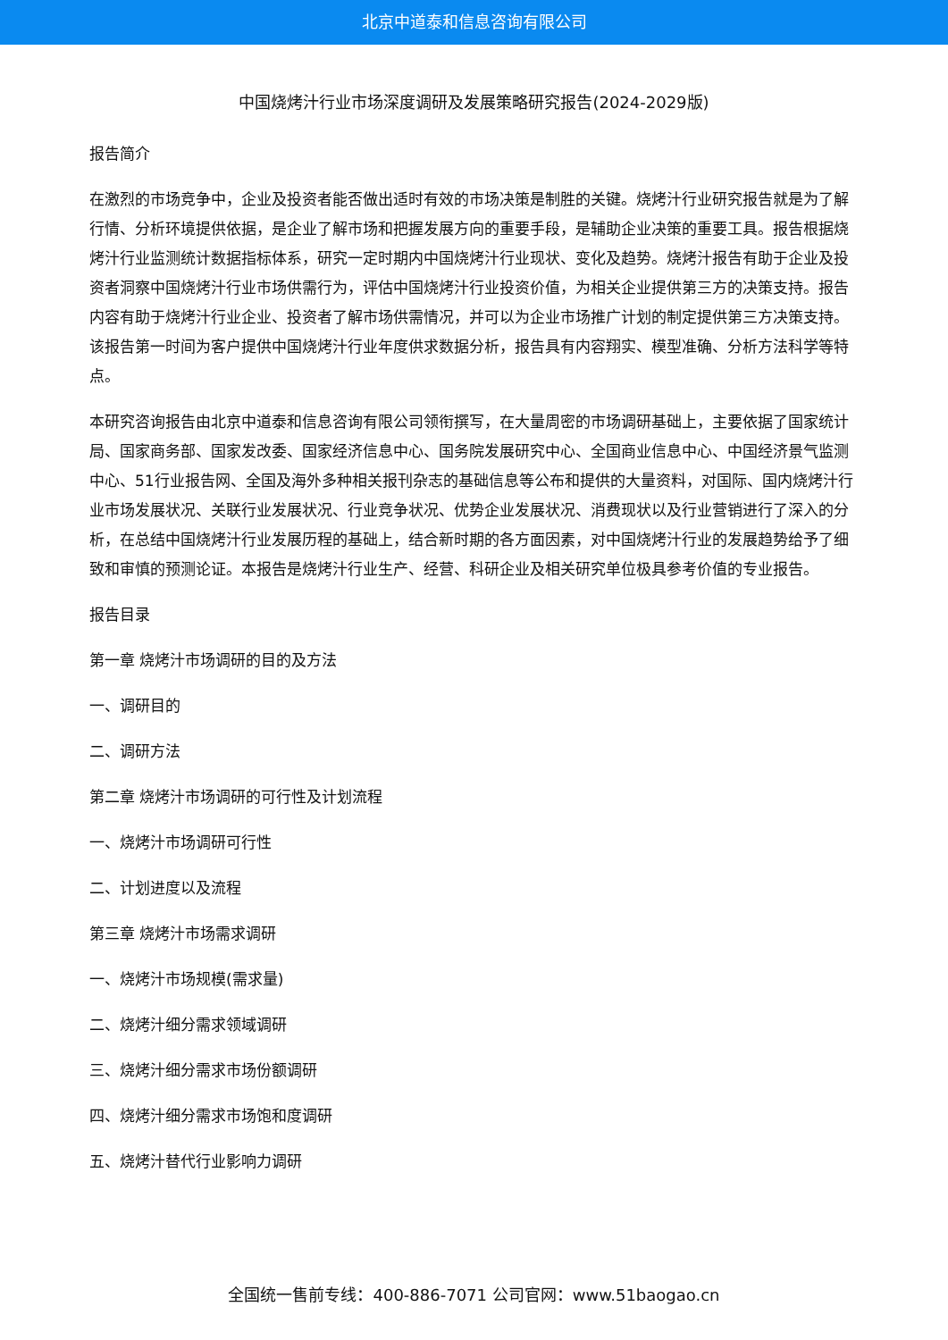北京中道泰和信息咨询有限公司
中国烧烤汁行业市场深度调研及发展策略研究报告(2024-2029版)
报告简介
在激烈的市场竞争中，企业及投资者能否做出适时有效的市场决策是制胜的关键。烧烤汁行业研究报告就是为了解行情、分析环境提供依据，是企业了解市场和把握发展方向的重要手段，是辅助企业决策的重要工具。报告根据烧烤汁行业监测统计数据指标体系，研究一定时期内中国烧烤汁行业现状、变化及趋势。烧烤汁报告有助于企业及投资者洞察中国烧烤汁行业市场供需行为，评估中国烧烤汁行业投资价值，为相关企业提供第三方的决策支持。报告内容有助于烧烤汁行业企业、投资者了解市场供需情况，并可以为企业市场推广计划的制定提供第三方决策支持。该报告第一时间为客户提供中国烧烤汁行业年度供求数据分析，报告具有内容翔实、模型准确、分析方法科学等特点。
本研究咨询报告由北京中道泰和信息咨询有限公司领衔撰写，在大量周密的市场调研基础上，主要依据了国家统计局、国家商务部、国家发改委、国家经济信息中心、国务院发展研究中心、全国商业信息中心、中国经济景气监测中心、51行业报告网、全国及海外多种相关报刊杂志的基础信息等公布和提供的大量资料，对国际、国内烧烤汁行业市场发展状况、关联行业发展状况、行业竞争状况、优势企业发展状况、消费现状以及行业营销进行了深入的分析，在总结中国烧烤汁行业发展历程的基础上，结合新时期的各方面因素，对中国烧烤汁行业的发展趋势给予了细致和审慎的预测论证。本报告是烧烤汁行业生产、经营、科研企业及相关研究单位极具参考价值的专业报告。
报告目录
第一章 烧烤汁市场调研的目的及方法
一、调研目的
二、调研方法
第二章 烧烤汁市场调研的可行性及计划流程
一、烧烤汁市场调研可行性
二、计划进度以及流程
第三章 烧烤汁市场需求调研
一、烧烤汁市场规模(需求量)
二、烧烤汁细分需求领域调研
三、烧烤汁细分需求市场份额调研
四、烧烤汁细分需求市场饱和度调研
五、烧烤汁替代行业影响力调研
全国统一售前专线：400-886-7071 公司官网：www.51baogao.cn